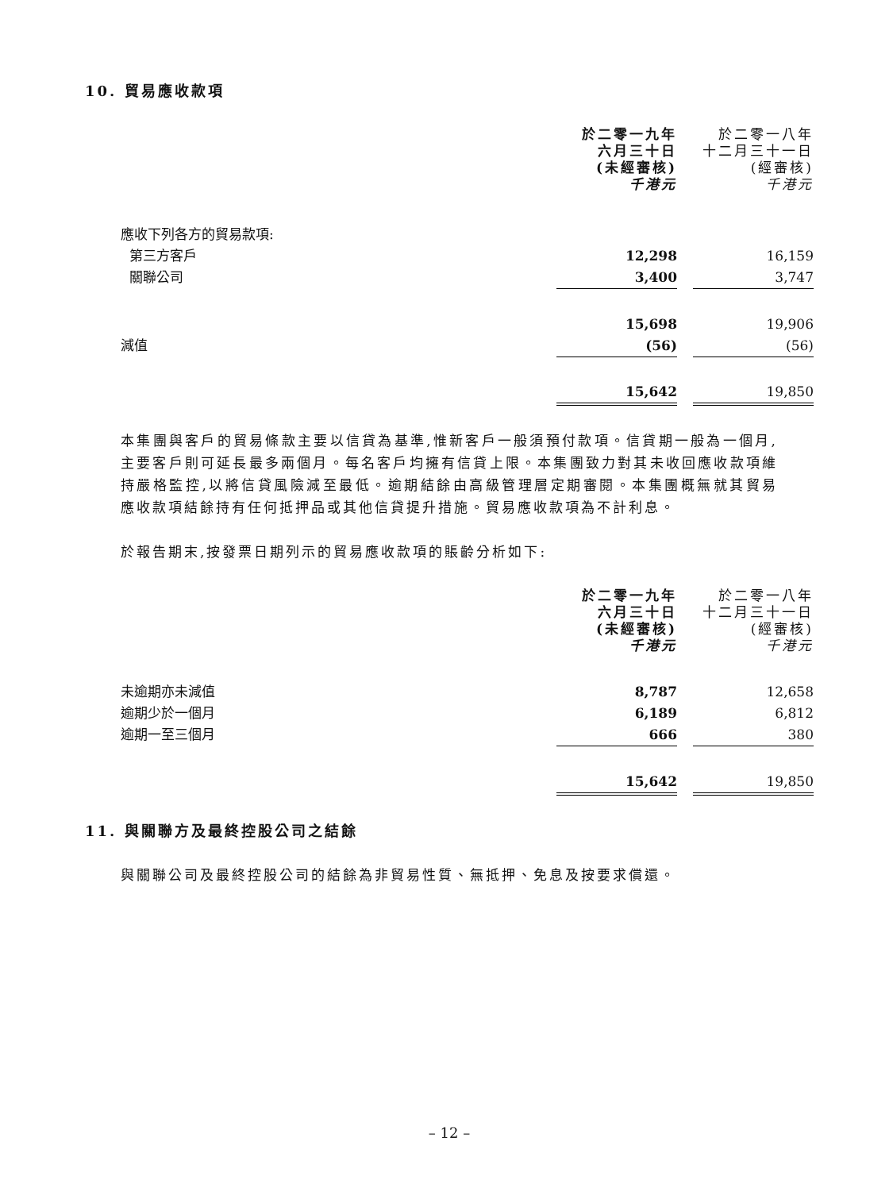10. 貿易應收款項
| | 於二零一九年 六月三十日 (未經審核) 千港元 | | 於二零一八年 十二月三十一日 (經審核) 千港元 |
| 應收下列各方的貿易款項: | | | |
| 第三方客戶 | 12,298 | | 16,159 |
| 關聯公司 | 3,400 | | 3,747 |
| | 15,698 | | 19,906 |
| 減值 | (56) | | (56) |
| | 15,642 | | 19,850 |
本集團與客戶的貿易條款主要以信貸為基準,惟新客戶一般須預付款項。信貸期一般為一個月,主要客戶則可延長最多兩個月。每名客戶均擁有信貸上限。本集團致力對其未收回應收款項維持嚴格監控,以將信貸風險減至最低。逾期結餘由高級管理層定期審閱。本集團概無就其貿易應收款項結餘持有任何抵押品或其他信貸提升措施。貿易應收款項為不計利息。
於報告期末,按發票日期列示的貿易應收款項的賬齡分析如下:
| | 於二零一九年 六月三十日 (未經審核) 千港元 | | 於二零一八年 十二月三十一日 (經審核) 千港元 |
| 未逾期亦未減值 | 8,787 | | 12,658 |
| 逾期少於一個月 | 6,189 | | 6,812 |
| 逾期一至三個月 | 666 | | 380 |
| | 15,642 | | 19,850 |
11. 與關聯方及最終控股公司之結餘
與關聯公司及最終控股公司的結餘為非貿易性質、無抵押、免息及按要求償還。
– 12 –